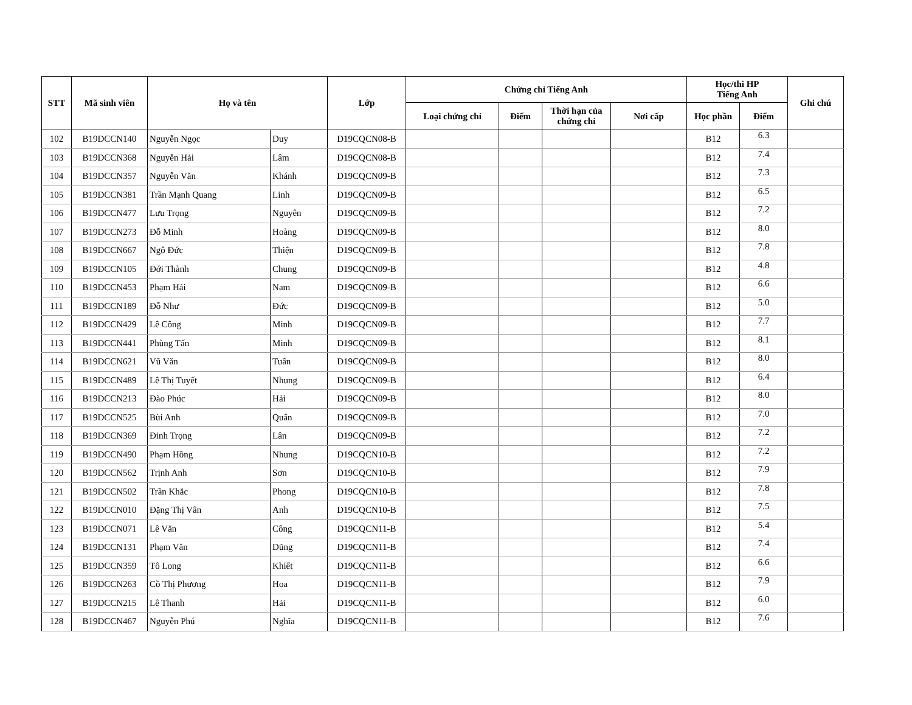| STT | Mã sinh viên | Họ và tên | | Lớp | Chứng chỉ Tiếng Anh | | | | Học/thi HP Tiếng Anh | | Ghi chú |
| --- | --- | --- | --- | --- | --- | --- | --- | --- | --- | --- | --- |
| | | | | | Loại chứng chỉ | Điểm | Thời hạn của chứng chỉ | Nơi cấp | Học phần | Điểm | |
| 102 | B19DCCN140 | Nguyễn Ngọc | Duy | D19CQCN08-B | | | | | B12 | 6.3 | |
| 103 | B19DCCN368 | Nguyễn Hải | Lâm | D19CQCN08-B | | | | | B12 | 7.4 | |
| 104 | B19DCCN357 | Nguyễn Văn | Khánh | D19CQCN09-B | | | | | B12 | 7.3 | |
| 105 | B19DCCN381 | Trần Mạnh Quang | Linh | D19CQCN09-B | | | | | B12 | 6.5 | |
| 106 | B19DCCN477 | Lưu Trọng | Nguyên | D19CQCN09-B | | | | | B12 | 7.2 | |
| 107 | B19DCCN273 | Đỗ Minh | Hoàng | D19CQCN09-B | | | | | B12 | 8.0 | |
| 108 | B19DCCN667 | Ngô Đức | Thiện | D19CQCN09-B | | | | | B12 | 7.8 | |
| 109 | B19DCCN105 | Đới Thành | Chung | D19CQCN09-B | | | | | B12 | 4.8 | |
| 110 | B19DCCN453 | Phạm Hải | Nam | D19CQCN09-B | | | | | B12 | 6.6 | |
| 111 | B19DCCN189 | Đỗ Như | Đức | D19CQCN09-B | | | | | B12 | 5.0 | |
| 112 | B19DCCN429 | Lê Công | Minh | D19CQCN09-B | | | | | B12 | 7.7 | |
| 113 | B19DCCN441 | Phùng Tấn | Minh | D19CQCN09-B | | | | | B12 | 8.1 | |
| 114 | B19DCCN621 | Vũ Văn | Tuấn | D19CQCN09-B | | | | | B12 | 8.0 | |
| 115 | B19DCCN489 | Lê Thị Tuyết | Nhung | D19CQCN09-B | | | | | B12 | 6.4 | |
| 116 | B19DCCN213 | Đào Phúc | Hải | D19CQCN09-B | | | | | B12 | 8.0 | |
| 117 | B19DCCN525 | Bùi Anh | Quân | D19CQCN09-B | | | | | B12 | 7.0 | |
| 118 | B19DCCN369 | Đinh Trọng | Lân | D19CQCN09-B | | | | | B12 | 7.2 | |
| 119 | B19DCCN490 | Phạm Hồng | Nhung | D19CQCN10-B | | | | | B12 | 7.2 | |
| 120 | B19DCCN562 | Trịnh Anh | Sơn | D19CQCN10-B | | | | | B12 | 7.9 | |
| 121 | B19DCCN502 | Trần Khắc | Phong | D19CQCN10-B | | | | | B12 | 7.8 | |
| 122 | B19DCCN010 | Đặng Thị Vân | Anh | D19CQCN10-B | | | | | B12 | 7.5 | |
| 123 | B19DCCN071 | Lê Văn | Công | D19CQCN11-B | | | | | B12 | 5.4 | |
| 124 | B19DCCN131 | Phạm Văn | Dũng | D19CQCN11-B | | | | | B12 | 7.4 | |
| 125 | B19DCCN359 | Tô Long | Khiết | D19CQCN11-B | | | | | B12 | 6.6 | |
| 126 | B19DCCN263 | Cồ Thị Phương | Hoa | D19CQCN11-B | | | | | B12 | 7.9 | |
| 127 | B19DCCN215 | Lê Thanh | Hải | D19CQCN11-B | | | | | B12 | 6.0 | |
| 128 | B19DCCN467 | Nguyễn Phú | Nghĩa | D19CQCN11-B | | | | | B12 | 7.6 | |